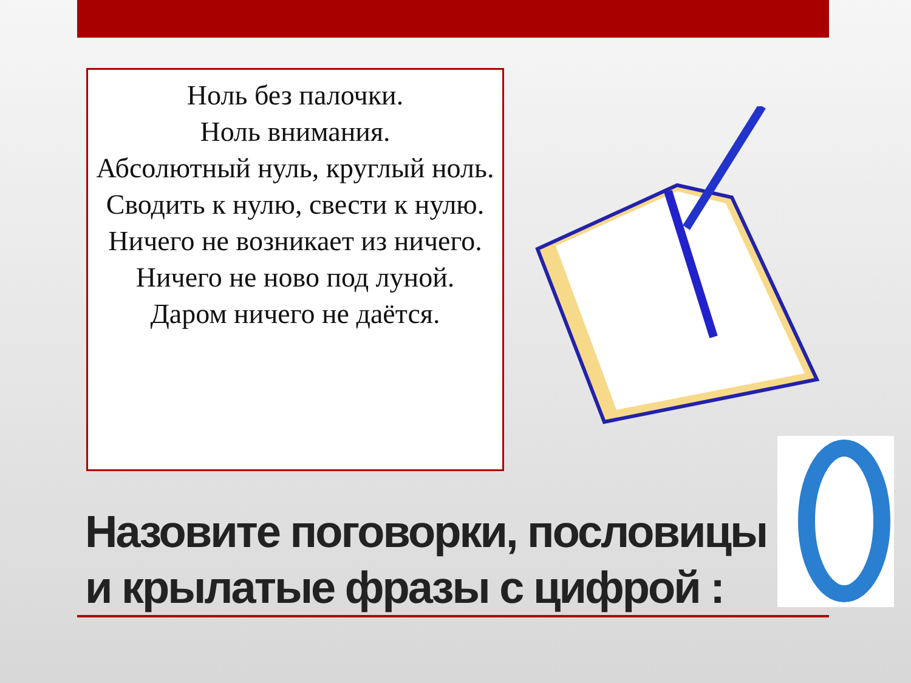Ноль без палочки.
Ноль внимания.
Абсолютный нуль, круглый ноль.
Сводить к нулю, свести к нулю.
Ничего не возникает из ничего.
Ничего не ново под луной.
Даром ничего не даётся.
Назовите поговорки, пословицы и крылатые фразы с цифрой :